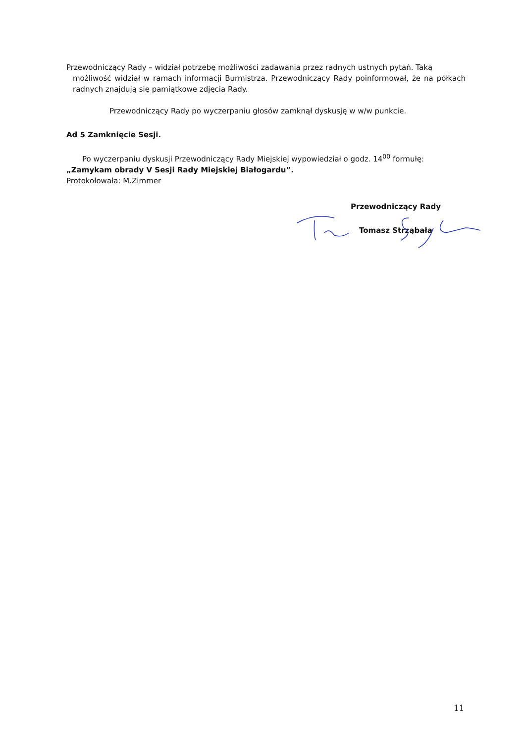Przewodniczący Rady – widział potrzebę możliwości zadawania przez radnych ustnych pytań. Taką
możliwość widział w ramach informacji Burmistrza. Przewodniczący Rady poinformował, że na półkach radnych znajdują się pamiątkowe zdjęcia Rady.
Przewodniczący Rady po wyczerpaniu głosów zamknął dyskusję w w/w punkcie.
Ad 5 Zamknięcie Sesji.
Po wyczerpaniu dyskusji Przewodniczący Rady Miejskiej wypowiedział o godz. 14<sup>00</sup> formułę:
„Zamykam obrady V Sesji Rady Miejskiej Białogardu”.
Protokołowała: M.Zimmer
Przewodniczący Rady
Tomasz Strząbała
11